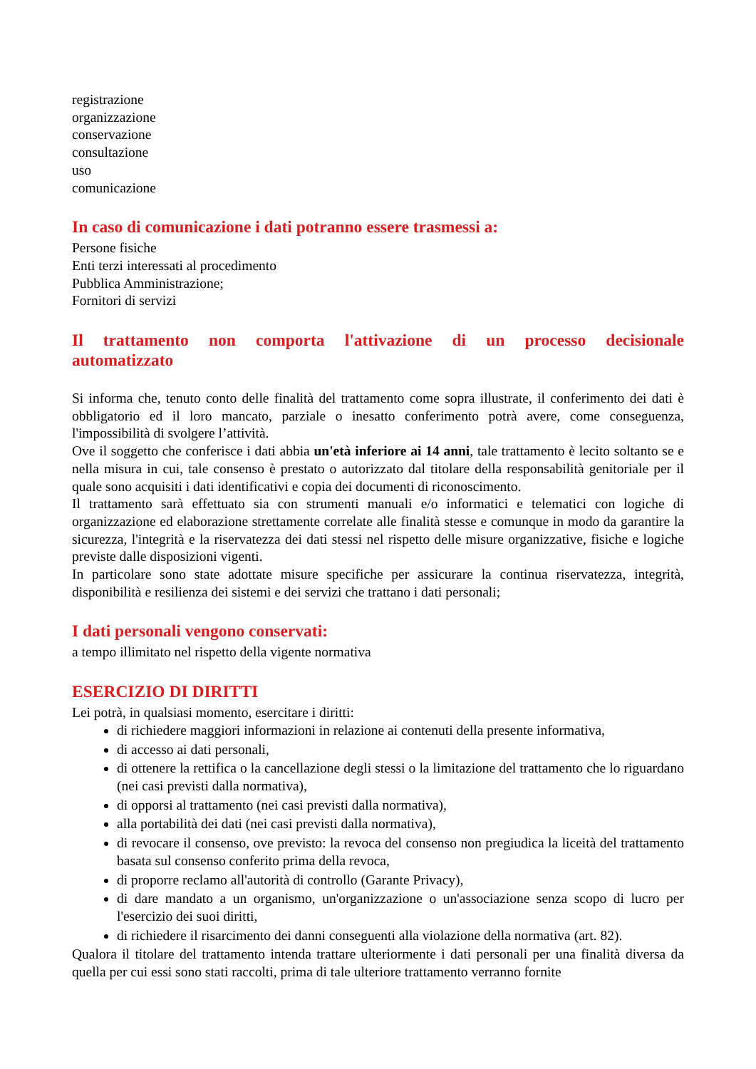registrazione
organizzazione
conservazione
consultazione
uso
comunicazione
In caso di comunicazione i dati potranno essere trasmessi a:
Persone fisiche
Enti terzi interessati al procedimento
Pubblica Amministrazione;
Fornitori di servizi
Il trattamento non comporta l'attivazione di un processo decisionale automatizzato
Si informa che, tenuto conto delle finalità del trattamento come sopra illustrate, il conferimento dei dati è obbligatorio ed il loro mancato, parziale o inesatto conferimento potrà avere, come conseguenza, l'impossibilità di svolgere l’attività.
Ove il soggetto che conferisce i dati abbia un'età inferiore ai 14 anni, tale trattamento è lecito soltanto se e nella misura in cui, tale consenso è prestato o autorizzato dal titolare della responsabilità genitoriale per il quale sono acquisiti i dati identificativi e copia dei documenti di riconoscimento.
Il trattamento sarà effettuato sia con strumenti manuali e/o informatici e telematici con logiche di organizzazione ed elaborazione strettamente correlate alle finalità stesse e comunque in modo da garantire la sicurezza, l'integrità e la riservatezza dei dati stessi nel rispetto delle misure organizzative, fisiche e logiche previste dalle disposizioni vigenti.
In particolare sono state adottate misure specifiche per assicurare la continua riservatezza, integrità, disponibilità e resilienza dei sistemi e dei servizi che trattano i dati personali;
I dati personali vengono conservati:
a tempo illimitato nel rispetto della vigente normativa
ESERCIZIO DI DIRITTI
Lei potrà, in qualsiasi momento, esercitare i diritti:
di richiedere maggiori informazioni in relazione ai contenuti della presente informativa,
di accesso ai dati personali,
di ottenere la rettifica o la cancellazione degli stessi o la limitazione del trattamento che lo riguardano (nei casi previsti dalla normativa),
di opporsi al trattamento (nei casi previsti dalla normativa),
alla portabilità dei dati (nei casi previsti dalla normativa),
di revocare il consenso, ove previsto: la revoca del consenso non pregiudica la liceità del trattamento basata sul consenso conferito prima della revoca,
di proporre reclamo all'autorità di controllo (Garante Privacy),
di dare mandato a un organismo, un'organizzazione o un'associazione senza scopo di lucro per l'esercizio dei suoi diritti,
di richiedere il risarcimento dei danni conseguenti alla violazione della normativa (art. 82).
Qualora il titolare del trattamento intenda trattare ulteriormente i dati personali per una finalità diversa da quella per cui essi sono stati raccolti, prima di tale ulteriore trattamento verranno fornite